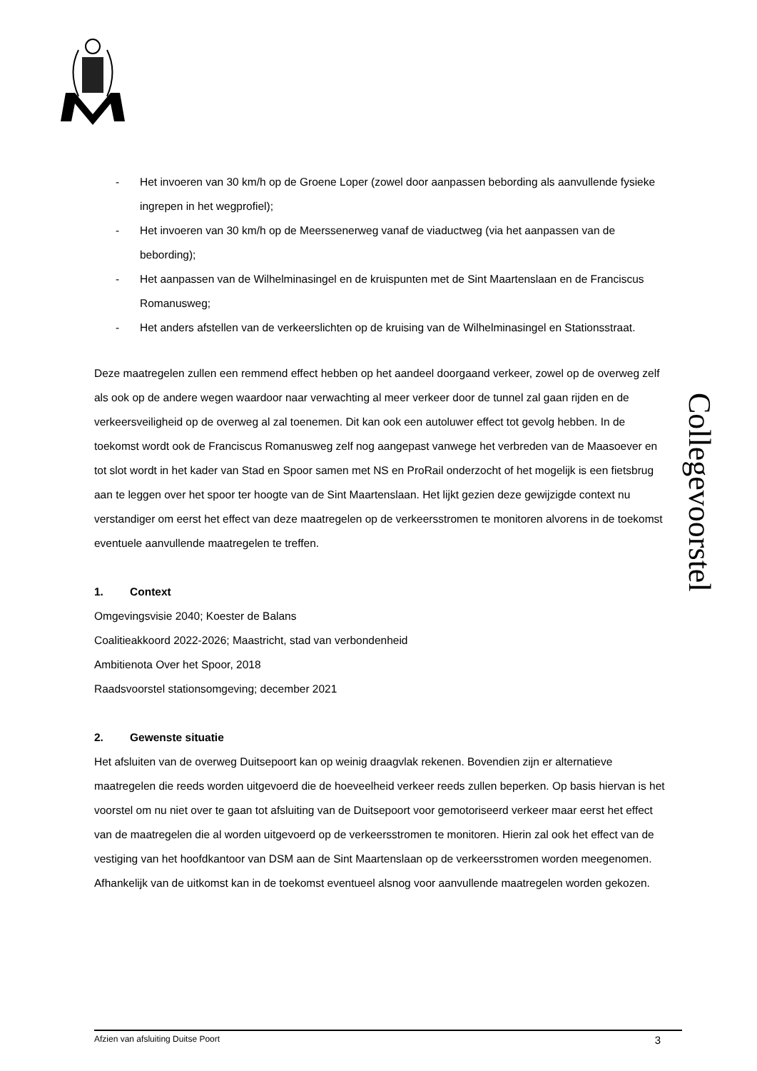Collegevoorstel
- Het invoeren van 30 km/h op de Groene Loper (zowel door aanpassen bebording als aanvullende fysieke ingrepen in het wegprofiel);
- Het invoeren van 30 km/h op de Meerssenerweg vanaf de viaductweg (via het aanpassen van de bebording);
- Het aanpassen van de Wilhelminasingel en de kruispunten met de Sint Maartenslaan en de Franciscus Romanusweg;
- Het anders afstellen van de verkeerslichten op de kruising van de Wilhelminasingel en Stationsstraat.
Deze maatregelen zullen een remmend effect hebben op het aandeel doorgaand verkeer, zowel op de overweg zelf als ook op de andere wegen waardoor naar verwachting al meer verkeer door de tunnel zal gaan rijden en de verkeersveiligheid op de overweg al zal toenemen. Dit kan ook een autoluwer effect tot gevolg hebben. In de toekomst wordt ook de Franciscus Romanusweg zelf nog aangepast vanwege het verbreden van de Maasoever en tot slot wordt in het kader van Stad en Spoor samen met NS en ProRail onderzocht of het mogelijk is een fietsbrug aan te leggen over het spoor ter hoogte van de Sint Maartenslaan. Het lijkt gezien deze gewijzigde context nu verstandiger om eerst het effect van deze maatregelen op de verkeersstromen te monitoren alvorens in de toekomst eventuele aanvullende maatregelen te treffen.
1. Context
Omgevingsvisie 2040; Koester de Balans
Coalitieakkoord 2022-2026; Maastricht, stad van verbondenheid
Ambitienota Over het Spoor, 2018
Raadsvoorstel stationsomgeving; december 2021
2. Gewenste situatie
Het afsluiten van de overweg Duitsepoort kan op weinig draagvlak rekenen. Bovendien zijn er alternatieve maatregelen die reeds worden uitgevoerd die de hoeveelheid verkeer reeds zullen beperken. Op basis hiervan is het voorstel om nu niet over te gaan tot afsluiting van de Duitsepoort voor gemotoriseerd verkeer maar eerst het effect van de maatregelen die al worden uitgevoerd op de verkeersstromen te monitoren. Hierin zal ook het effect van de vestiging van het hoofdkantoor van DSM aan de Sint Maartenslaan op de verkeersstromen worden meegenomen. Afhankelijk van de uitkomst kan in de toekomst eventueel alsnog voor aanvullende maatregelen worden gekozen.
Afzien van afsluiting Duitse Poort 3